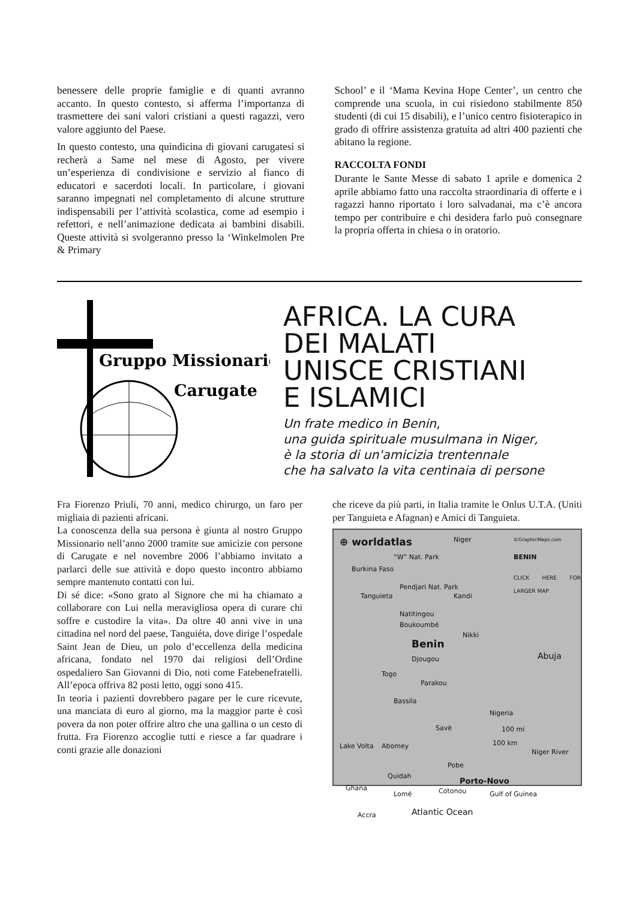benessere delle proprie famiglie e di quanti avranno accanto. In questo contesto, si afferma l’importanza di trasmettere dei sani valori cristiani a questi ragazzi, vero valore aggiunto del Paese.
In questo contesto, una quindicina di giovani carugatesi si recherà a Same nel mese di Agosto, per vivere un’esperienza di condivisione e servizio al fianco di educatori e sacerdoti locali. In particolare, i giovani saranno impegnati nel completamento di alcune strutture indispensabili per l’attività scolastica, come ad esempio i refettori, e nell’animazione dedicata ai bambini disabili. Queste attività si svolgeranno presso la ‘Winkelmolen Pre & Primary
School’ e il ‘Mama Kevina Hope Center’, un centro che comprende una scuola, in cui risiedono stabilmente 850 studenti (di cui 15 disabili), e l’unico centro fisioterapico in grado di offrire assistenza gratuita ad altri 400 pazienti che abitano la regione.
RACCOLTA FONDI
Durante le Sante Messe di sabato 1 aprile e domenica 2 aprile abbiamo fatto una raccolta straordinaria di offerte e i ragazzi hanno riportato i loro salvadanai, ma c’è ancora tempo per contribuire e chi desidera farlo può consegnare la propria offerta in chiesa o in oratorio.
Gruppo Missionario
Carugate
AFRICA. LA CURA
DEI MALATI
UNISCE CRISTIANI
E ISLAMICI
Un frate medico in Benin,
una guida spirituale musulmana in Niger,
è la storia di un'amicizia trentennale
che ha salvato la vita centinaia di persone
Fra Fiorenzo Priuli, 70 anni, medico chirurgo, un faro per migliaia di pazienti africani.
La conoscenza della sua persona è giunta al nostro Gruppo Missionario nell’anno 2000 tramite sue amicizie con persone di Carugate e nel novembre 2006 l’abbiamo invitato a parlarci delle sue attività e dopo questo incontro abbiamo sempre mantenuto contatti con lui.
Di sé dice: «Sono grato al Signore che mi ha chiamato a collaborare con Lui nella meravigliosa opera di curare chi soffre e custodire la vita». Da oltre 40 anni vive in una cittadina nel nord del paese, Tanguiéta, dove dirige l’ospedale Saint Jean de Dieu, un polo d’eccellenza della medicina africana, fondato nel 1970 dai religiosi dell’Ordine ospedaliero San Giovanni di Dio, noti come Fatebenefratelli. All’epoca offriva 82 posti letto, oggi sono 415.
In teoria i pazienti dovrebbero pagare per le cure ricevute, una manciata di euro al giorno, ma la maggior parte è così povera da non poter offrire altro che una gallina o un cesto di frutta. Fra Fiorenzo accoglie tutti e riesce a far quadrare i conti grazie alle donazioni
che riceve da più parti, in Italia tramite le Onlus U.T.A. (Uniti per Tanguieta e Afagnan) e Amici di Tanguieta.
⊕ worldatlas Niger ©GraphicMaps.com
BENIN
CLICK HERE FOR LARGER MAP
“W” Nat. Park
Burkina Faso
Tanguieta
Pendjari Nat. Park
Kandi
Natitingou
Boukoumbé
Nikki
Benin
Djougou Abuja
Togo
Parakou
Bassila
Nigeria
Savè 100 mi
100 km Abomey Lake Volta
Niger River
Pobe
Quidah
Porto-Novo
Ghana Cotonou Lomé Gulf of Guinea
Accra Atlantic Ocean